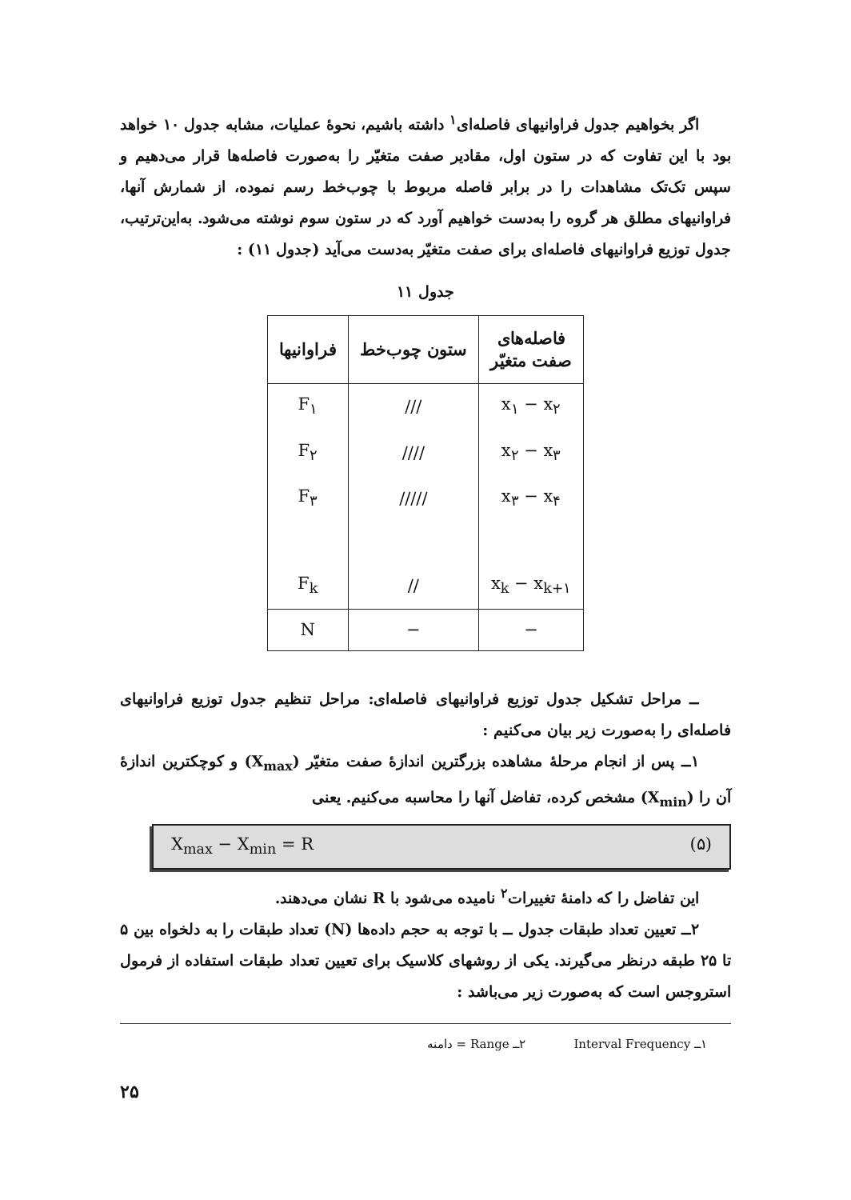اگر بخواهیم جدول فراوانیهای فاصله‌ای<sup>۱</sup> داشته باشیم، نحوهٔ عملیات، مشابه جدول ۱۰ خواهد بود با این تفاوت که در ستون اول، مقادیر صفت متغیّر را به‌صورت فاصله‌ها قرار می‌دهیم و سپس تک‌تک مشاهدات را در برابر فاصله مربوط با چوب‌خط رسم نموده، از شمارش آنها، فراوانیهای مطلق هر گروه را به‌دست خواهیم آورد که در ستون سوم نوشته می‌شود. به‌این‌ترتیب، جدول توزیع فراوانیهای فاصله‌ای برای صفت متغیّر به‌دست می‌آید (جدول ۱۱) :
جدول ۱۱
| فاصله‌های صفت متغیّر | ستون چوب‌خط | فراوانیها |
| --- | --- | --- |
| x<sub>۱</sub> − x<sub>۲</sub> | /// | F<sub>۱</sub> |
| x<sub>۲</sub> − x<sub>۳</sub> | //// | F<sub>۲</sub> |
| x<sub>۳</sub> − x<sub>۴</sub> | ///// | F<sub>۳</sub> |
| x<sub>k</sub> − x<sub>k+۱</sub> | // | F<sub>k</sub> |
| − | − | N |
ــ مراحل تشکیل جدول توزیع فراوانیهای فاصله‌ای: مراحل تنظیم جدول توزیع فراوانیهای فاصله‌ای را به‌صورت زیر بیان می‌کنیم :
۱ــ پس از انجام مرحلهٔ مشاهده بزرگترین اندازهٔ صفت متغیّر (X<sub>max</sub>) و کوچکترین اندازهٔ آن را (X<sub>min</sub>) مشخص کرده، تفاضل آنها را محاسبه می‌کنیم. یعنی
X<sub>max</sub> − X<sub>min</sub> = R (۵)
این تفاضل را که دامنهٔ تغییرات<sup>۲</sup> نامیده می‌شود با R نشان می‌دهند.
۲ــ تعیین تعداد طبقات جدول ــ با توجه به حجم داده‌ها (N) تعداد طبقات را به دلخواه بین ۵ تا ۲۵ طبقه درنظر می‌گیرند. یکی از روشهای کلاسیک برای تعیین تعداد طبقات استفاده از فرمول استروجس است که به‌صورت زیر می‌باشد :
۱ــ Interval Frequency ۲ــ Range = دامنه
۲۵